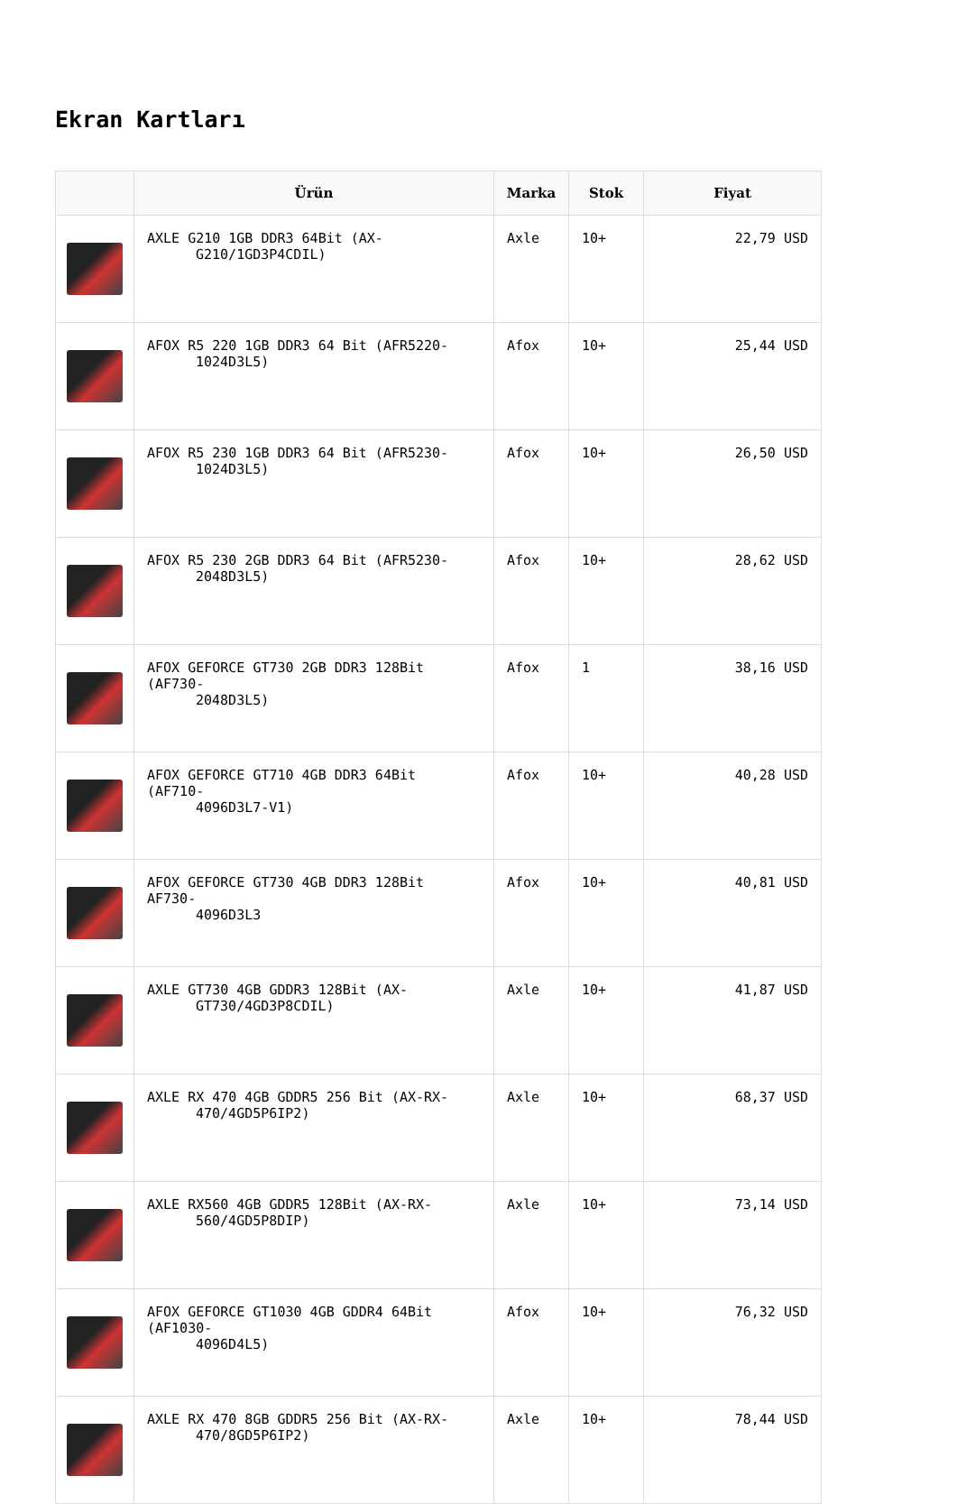Ekran Kartları
| | Ürün | Marka | Stok | Fiyat |
| --- | --- | --- | --- | --- |
| | AXLE G210 1GB DDR3 64Bit (AX- G210/1GD3P4CDIL) | Axle | 10+ | 22,79 USD |
| | AFOX R5 220 1GB DDR3 64 Bit (AFR5220- 1024D3L5) | Afox | 10+ | 25,44 USD |
| | AFOX R5 230 1GB DDR3 64 Bit (AFR5230- 1024D3L5) | Afox | 10+ | 26,50 USD |
| | AFOX R5 230 2GB DDR3 64 Bit (AFR5230- 2048D3L5) | Afox | 10+ | 28,62 USD |
| | AFOX GEFORCE GT730 2GB DDR3 128Bit (AF730- 2048D3L5) | Afox | 1 | 38,16 USD |
| | AFOX GEFORCE GT710 4GB DDR3 64Bit (AF710- 4096D3L7-V1) | Afox | 10+ | 40,28 USD |
| | AFOX GEFORCE GT730 4GB DDR3 128Bit AF730- 4096D3L3 | Afox | 10+ | 40,81 USD |
| | AXLE GT730 4GB GDDR3 128Bit (AX- GT730/4GD3P8CDIL) | Axle | 10+ | 41,87 USD |
| | AXLE RX 470 4GB GDDR5 256 Bit (AX-RX- 470/4GD5P6IP2) | Axle | 10+ | 68,37 USD |
| | AXLE RX560 4GB GDDR5 128Bit (AX-RX- 560/4GD5P8DIP) | Axle | 10+ | 73,14 USD |
| | AFOX GEFORCE GT1030 4GB GDDR4 64Bit (AF1030- 4096D4L5) | Afox | 10+ | 76,32 USD |
| | AXLE RX 470 8GB GDDR5 256 Bit (AX-RX- 470/8GD5P6IP2) | Axle | 10+ | 78,44 USD |